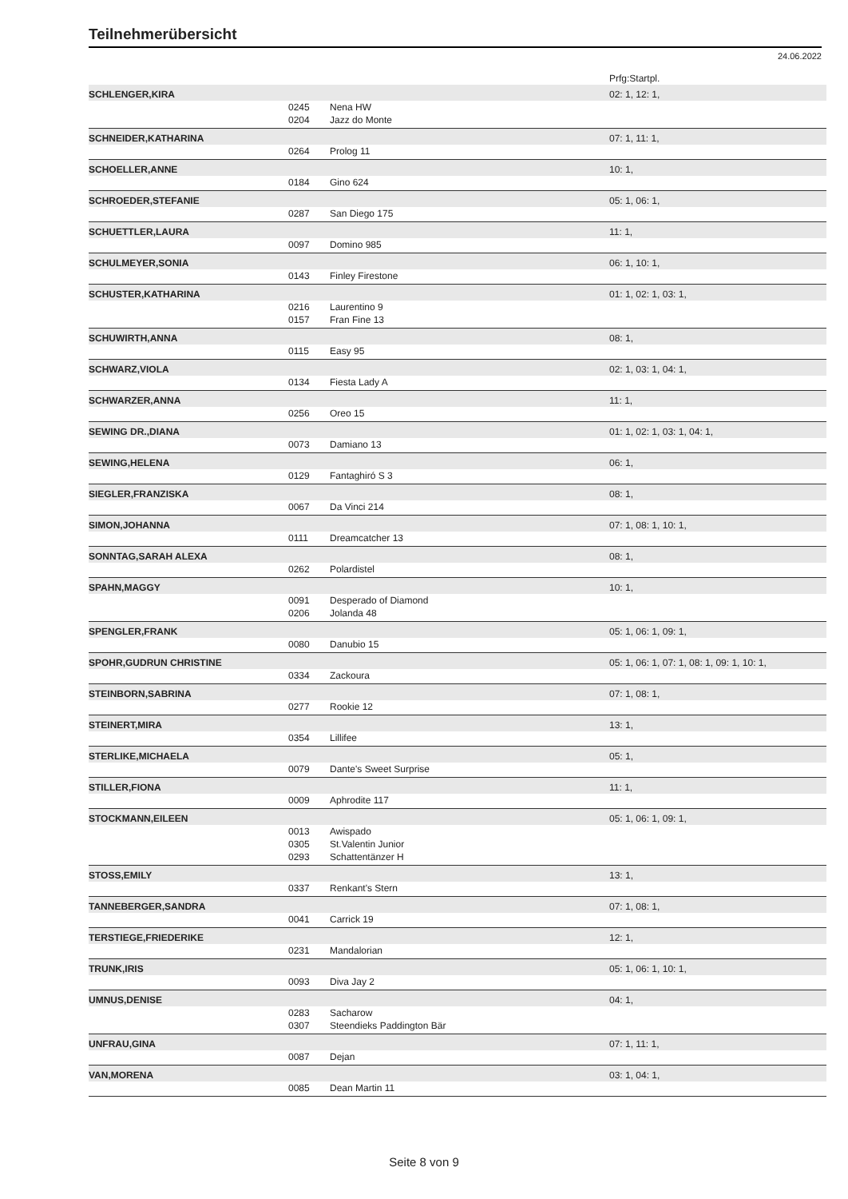Teilnehmerübersicht
24.06.2022
| | | | Prfg:Startpl. |
| SCHLENGER,KIRA | | | 02: 1, 12: 1, |
| | 0245 | Nena HW | |
| | 0204 | Jazz do Monte | |
| SCHNEIDER,KATHARINA | | | 07: 1, 11: 1, |
| | 0264 | Prolog 11 | |
| SCHOELLER,ANNE | | | 10: 1, |
| | 0184 | Gino 624 | |
| SCHROEDER,STEFANIE | | | 05: 1, 06: 1, |
| | 0287 | San Diego 175 | |
| SCHUETTLER,LAURA | | | 11: 1, |
| | 0097 | Domino 985 | |
| SCHULMEYER,SONIA | | | 06: 1, 10: 1, |
| | 0143 | Finley Firestone | |
| SCHUSTER,KATHARINA | | | 01: 1, 02: 1, 03: 1, |
| | 0216 | Laurentino 9 | |
| | 0157 | Fran Fine 13 | |
| SCHUWIRTH,ANNA | | | 08: 1, |
| | 0115 | Easy 95 | |
| SCHWARZ,VIOLA | | | 02: 1, 03: 1, 04: 1, |
| | 0134 | Fiesta Lady A | |
| SCHWARZER,ANNA | | | 11: 1, |
| | 0256 | Oreo 15 | |
| SEWING DR.,DIANA | | | 01: 1, 02: 1, 03: 1, 04: 1, |
| | 0073 | Damiano 13 | |
| SEWING,HELENA | | | 06: 1, |
| | 0129 | Fantaghiró S 3 | |
| SIEGLER,FRANZISKA | | | 08: 1, |
| | 0067 | Da Vinci 214 | |
| SIMON,JOHANNA | | | 07: 1, 08: 1, 10: 1, |
| | 0111 | Dreamcatcher 13 | |
| SONNTAG,SARAH ALEXA | | | 08: 1, |
| | 0262 | Polardistel | |
| SPAHN,MAGGY | | | 10: 1, |
| | 0091 | Desperado of Diamond | |
| | 0206 | Jolanda 48 | |
| SPENGLER,FRANK | | | 05: 1, 06: 1, 09: 1, |
| | 0080 | Danubio 15 | |
| SPOHR,GUDRUN CHRISTINE | | | 05: 1, 06: 1, 07: 1, 08: 1, 09: 1, 10: 1, |
| | 0334 | Zackoura | |
| STEINBORN,SABRINA | | | 07: 1, 08: 1, |
| | 0277 | Rookie 12 | |
| STEINERT,MIRA | | | 13: 1, |
| | 0354 | Lillifee | |
| STERLIKE,MICHAELA | | | 05: 1, |
| | 0079 | Dante's Sweet Surprise | |
| STILLER,FIONA | | | 11: 1, |
| | 0009 | Aphrodite 117 | |
| STOCKMANN,EILEEN | | | 05: 1, 06: 1, 09: 1, |
| | 0013 | Awispado | |
| | 0305 | St.Valentin Junior | |
| | 0293 | Schattentänzer H | |
| STOSS,EMILY | | | 13: 1, |
| | 0337 | Renkant's Stern | |
| TANNEBERGER,SANDRA | | | 07: 1, 08: 1, |
| | 0041 | Carrick 19 | |
| TERSTIEGE,FRIEDERIKE | | | 12: 1, |
| | 0231 | Mandalorian | |
| TRUNK,IRIS | | | 05: 1, 06: 1, 10: 1, |
| | 0093 | Diva Jay 2 | |
| UMNUS,DENISE | | | 04: 1, |
| | 0283 | Sacharow | |
| | 0307 | Steendieks Paddington Bär | |
| UNFRAU,GINA | | | 07: 1, 11: 1, |
| | 0087 | Dejan | |
| VAN,MORENA | | | 03: 1, 04: 1, |
| | 0085 | Dean Martin 11 | |
Seite 8 von 9